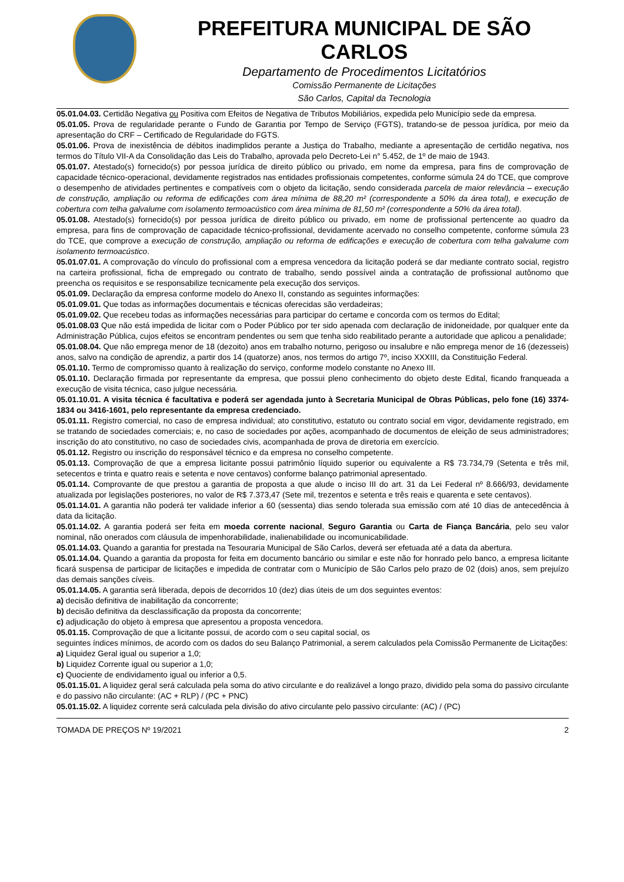PREFEITURA MUNICIPAL DE SÃO CARLOS
Departamento de Procedimentos Licitatórios
Comissão Permanente de Licitações
São Carlos, Capital da Tecnologia
05.01.04.03. Certidão Negativa ou Positiva com Efeitos de Negativa de Tributos Mobiliários, expedida pelo Município sede da empresa.
05.01.05. Prova de regularidade perante o Fundo de Garantia por Tempo de Serviço (FGTS), tratando-se de pessoa jurídica, por meio da apresentação do CRF – Certificado de Regularidade do FGTS.
05.01.06. Prova de inexistência de débitos inadimplidos perante a Justiça do Trabalho, mediante a apresentação de certidão negativa, nos termos do Título VII-A da Consolidação das Leis do Trabalho, aprovada pelo Decreto-Lei n° 5.452, de 1º de maio de 1943.
05.01.07. Atestado(s) fornecido(s) por pessoa jurídica de direito público ou privado, em nome da empresa, para fins de comprovação de capacidade técnico-operacional, devidamente registrados nas entidades profissionais competentes, conforme súmula 24 do TCE, que comprove o desempenho de atividades pertinentes e compatíveis com o objeto da licitação, sendo considerada parcela de maior relevância – execução de construção, ampliação ou reforma de edificações com área mínima de 88,20 m² (correspondente a 50% da área total), e execução de cobertura com telha galvalume com isolamento termoacústico com área mínima de 81,50 m² (correspondente a 50% da área total).
05.01.08. Atestado(s) fornecido(s) por pessoa jurídica de direito público ou privado, em nome de profissional pertencente ao quadro da empresa, para fins de comprovação de capacidade técnico-profissional, devidamente acervado no conselho competente, conforme súmula 23 do TCE, que comprove a execução de construção, ampliação ou reforma de edificações e execução de cobertura com telha galvalume com isolamento termoacústico.
05.01.07.01. A comprovação do vínculo do profissional com a empresa vencedora da licitação poderá se dar mediante contrato social, registro na carteira profissional, ficha de empregado ou contrato de trabalho, sendo possível ainda a contratação de profissional autônomo que preencha os requisitos e se responsabilize tecnicamente pela execução dos serviços.
05.01.09. Declaração da empresa conforme modelo do Anexo II, constando as seguintes informações:
05.01.09.01. Que todas as informações documentais e técnicas oferecidas são verdadeiras;
05.01.09.02. Que recebeu todas as informações necessárias para participar do certame e concorda com os termos do Edital;
05.01.08.03 Que não está impedida de licitar com o Poder Público por ter sido apenada com declaração de inidoneidade, por qualquer ente da Administração Pública, cujos efeitos se encontram pendentes ou sem que tenha sido reabilitado perante a autoridade que aplicou a penalidade;
05.01.08.04. Que não emprega menor de 18 (dezoito) anos em trabalho noturno, perigoso ou insalubre e não emprega menor de 16 (dezesseis) anos, salvo na condição de aprendiz, a partir dos 14 (quatorze) anos, nos termos do artigo 7º, inciso XXXIII, da Constituição Federal.
05.01.10. Termo de compromisso quanto à realização do serviço, conforme modelo constante no Anexo III.
05.01.10. Declaração firmada por representante da empresa, que possui pleno conhecimento do objeto deste Edital, ficando franqueada a execução de visita técnica, caso julgue necessária.
05.01.10.01. A visita técnica é facultativa e poderá ser agendada junto à Secretaria Municipal de Obras Públicas, pelo fone (16) 3374-1834 ou 3416-1601, pelo representante da empresa credenciado.
05.01.11. Registro comercial, no caso de empresa individual; ato constitutivo, estatuto ou contrato social em vigor, devidamente registrado, em se tratando de sociedades comerciais; e, no caso de sociedades por ações, acompanhado de documentos de eleição de seus administradores; inscrição do ato constitutivo, no caso de sociedades civis, acompanhada de prova de diretoria em exercício.
05.01.12. Registro ou inscrição do responsável técnico e da empresa no conselho competente.
05.01.13. Comprovação de que a empresa licitante possui patrimônio líquido superior ou equivalente a R$ 73.734,79 (Setenta e três mil, setecentos e trinta e quatro reais e setenta e nove centavos) conforme balanço patrimonial apresentado.
05.01.14. Comprovante de que prestou a garantia de proposta a que alude o inciso III do art. 31 da Lei Federal nº 8.666/93, devidamente atualizada por legislações posteriores, no valor de R$ 7.373,47 (Sete mil, trezentos e setenta e três reais e quarenta e sete centavos).
05.01.14.01. A garantia não poderá ter validade inferior a 60 (sessenta) dias sendo tolerada sua emissão com até 10 dias de antecedência à data da licitação.
05.01.14.02. A garantia poderá ser feita em moeda corrente nacional, Seguro Garantia ou Carta de Fiança Bancária, pelo seu valor nominal, não onerados com cláusula de impenhorabilidade, inalienabilidade ou incomunicabilidade.
05.01.14.03. Quando a garantia for prestada na Tesouraria Municipal de São Carlos, deverá ser efetuada até a data da abertura.
05.01.14.04. Quando a garantia da proposta for feita em documento bancário ou similar e este não for honrado pelo banco, a empresa licitante ficará suspensa de participar de licitações e impedida de contratar com o Município de São Carlos pelo prazo de 02 (dois) anos, sem prejuízo das demais sanções cíveis.
05.01.14.05. A garantia será liberada, depois de decorridos 10 (dez) dias úteis de um dos seguintes eventos:
a) decisão definitiva de inabilitação da concorrente;
b) decisão definitiva da desclassificação da proposta da concorrente;
c) adjudicação do objeto à empresa que apresentou a proposta vencedora.
05.01.15. Comprovação de que a licitante possui, de acordo com o seu capital social, os
seguintes índices mínimos, de acordo com os dados do seu Balanço Patrimonial, a serem calculados pela Comissão Permanente de Licitações:
a) Liquidez Geral igual ou superior a 1,0;
b) Liquidez Corrente igual ou superior a 1,0;
c) Quociente de endividamento igual ou inferior a 0,5.
05.01.15.01. A liquidez geral será calculada pela soma do ativo circulante e do realizável a longo prazo, dividido pela soma do passivo circulante e do passivo não circulante: (AC + RLP) / (PC + PNC)
05.01.15.02. A liquidez corrente será calculada pela divisão do ativo circulante pelo passivo circulante: (AC) / (PC)
TOMADA DE PREÇOS Nº 19/2021 2